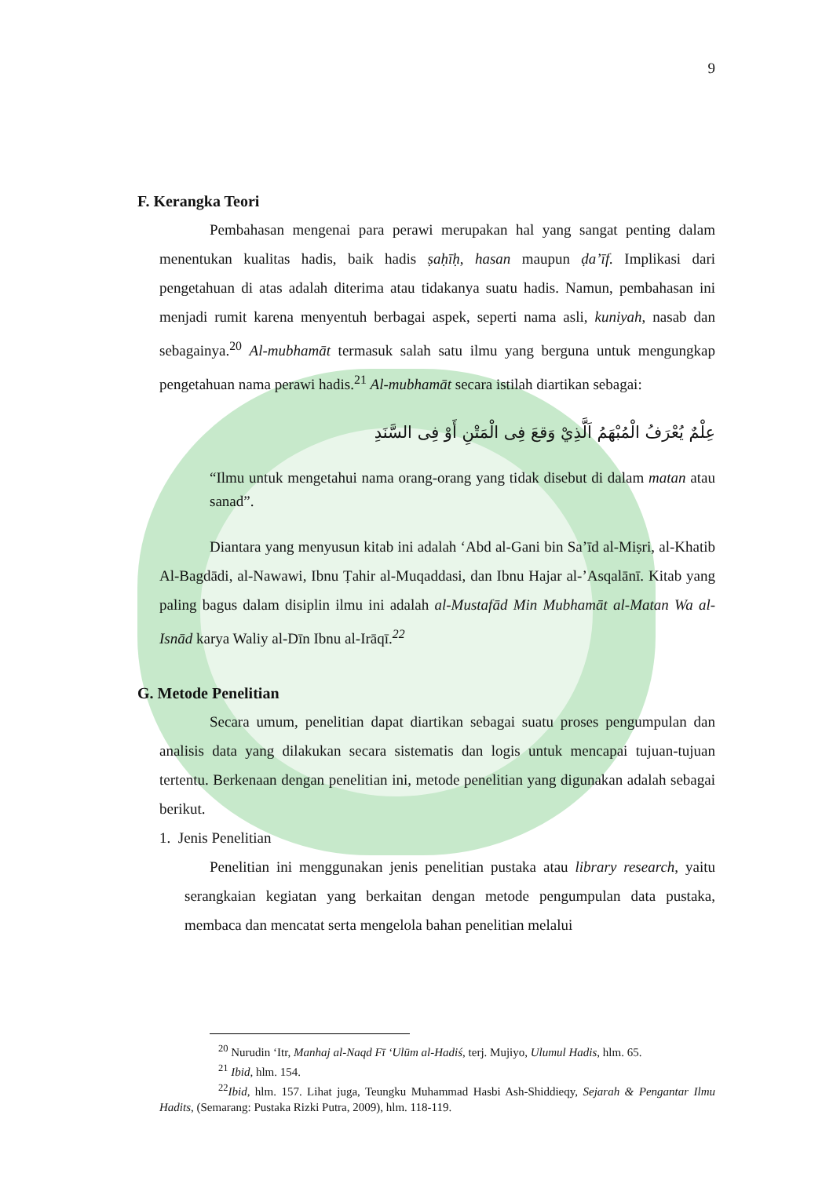9
F. Kerangka Teori
Pembahasan mengenai para perawi merupakan hal yang sangat penting dalam menentukan kualitas hadis, baik hadis ṣaḥīḥ, hasan maupun ḍa’īf. Implikasi dari pengetahuan di atas adalah diterima atau tidakanya suatu hadis. Namun, pembahasan ini menjadi rumit karena menyentuh berbagai aspek, seperti nama asli, kuniyah, nasab dan sebagainya.<sup>20</sup> Al-mubhamāt termasuk salah satu ilmu yang berguna untuk mengungkap pengetahuan nama perawi hadis.<sup>21</sup> Al-mubhamāt secara istilah diartikan sebagai:
عِلْمٌ يُعْرَفُ الْمُبْهَمُ اَلَّذِيْ وَقعَ فِى الْمَتْنِ أَوْ فِى السَّنَدِ
“Ilmu untuk mengetahui nama orang-orang yang tidak disebut di dalam matan atau sanad”.
Diantara yang menyusun kitab ini adalah ‘Abd al-Gani bin Sa’īd al-Miṣri, al-Khatib Al-Bagdādi, al-Nawawi, Ibnu Ṭahir al-Muqaddasi, dan Ibnu Hajar al-’Asqalānī. Kitab yang paling bagus dalam disiplin ilmu ini adalah al-Mustafād Min Mubhamāt al-Matan Wa al-Isnād karya Waliy al-Dīn Ibnu al-Irāqī.<sup>22</sup>
G. Metode Penelitian
Secara umum, penelitian dapat diartikan sebagai suatu proses pengumpulan dan analisis data yang dilakukan secara sistematis dan logis untuk mencapai tujuan-tujuan tertentu. Berkenaan dengan penelitian ini, metode penelitian yang digunakan adalah sebagai berikut.
1. Jenis Penelitian
Penelitian ini menggunakan jenis penelitian pustaka atau library research, yaitu serangkaian kegiatan yang berkaitan dengan metode pengumpulan data pustaka, membaca dan mencatat serta mengelola bahan penelitian melalui
<sup>20</sup> Nurudin ‘Itr, Manhaj al-Naqd Fī ‘Ulūm al-Hadiś, terj. Mujiyo, Ulumul Hadis, hlm. 65.
<sup>21</sup> Ibid, hlm. 154.
<sup>22</sup> Ibid, hlm. 157. Lihat juga, Teungku Muhammad Hasbi Ash-Shiddieqy, Sejarah & Pengantar Ilmu Hadits, (Semarang: Pustaka Rizki Putra, 2009), hlm. 118-119.